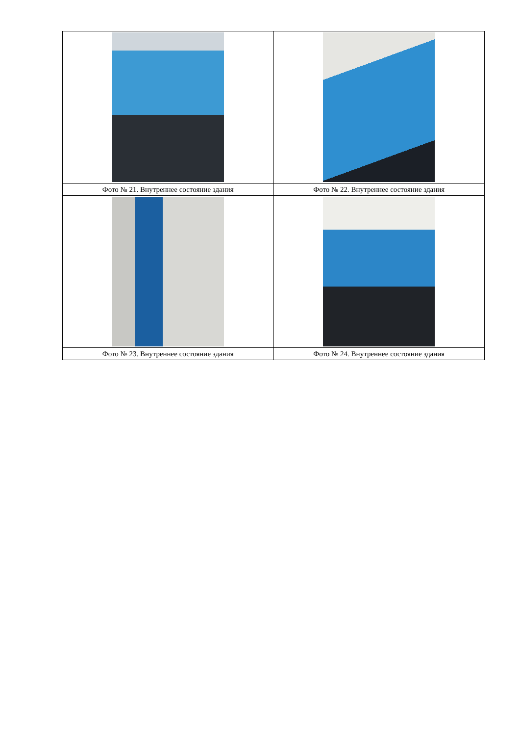| Фото № 21. Внутреннее состояние здания | Фото № 22. Внутреннее состояние здания |
| Фото № 23. Внутреннее состояние здания | Фото № 24. Внутреннее состояние здания |